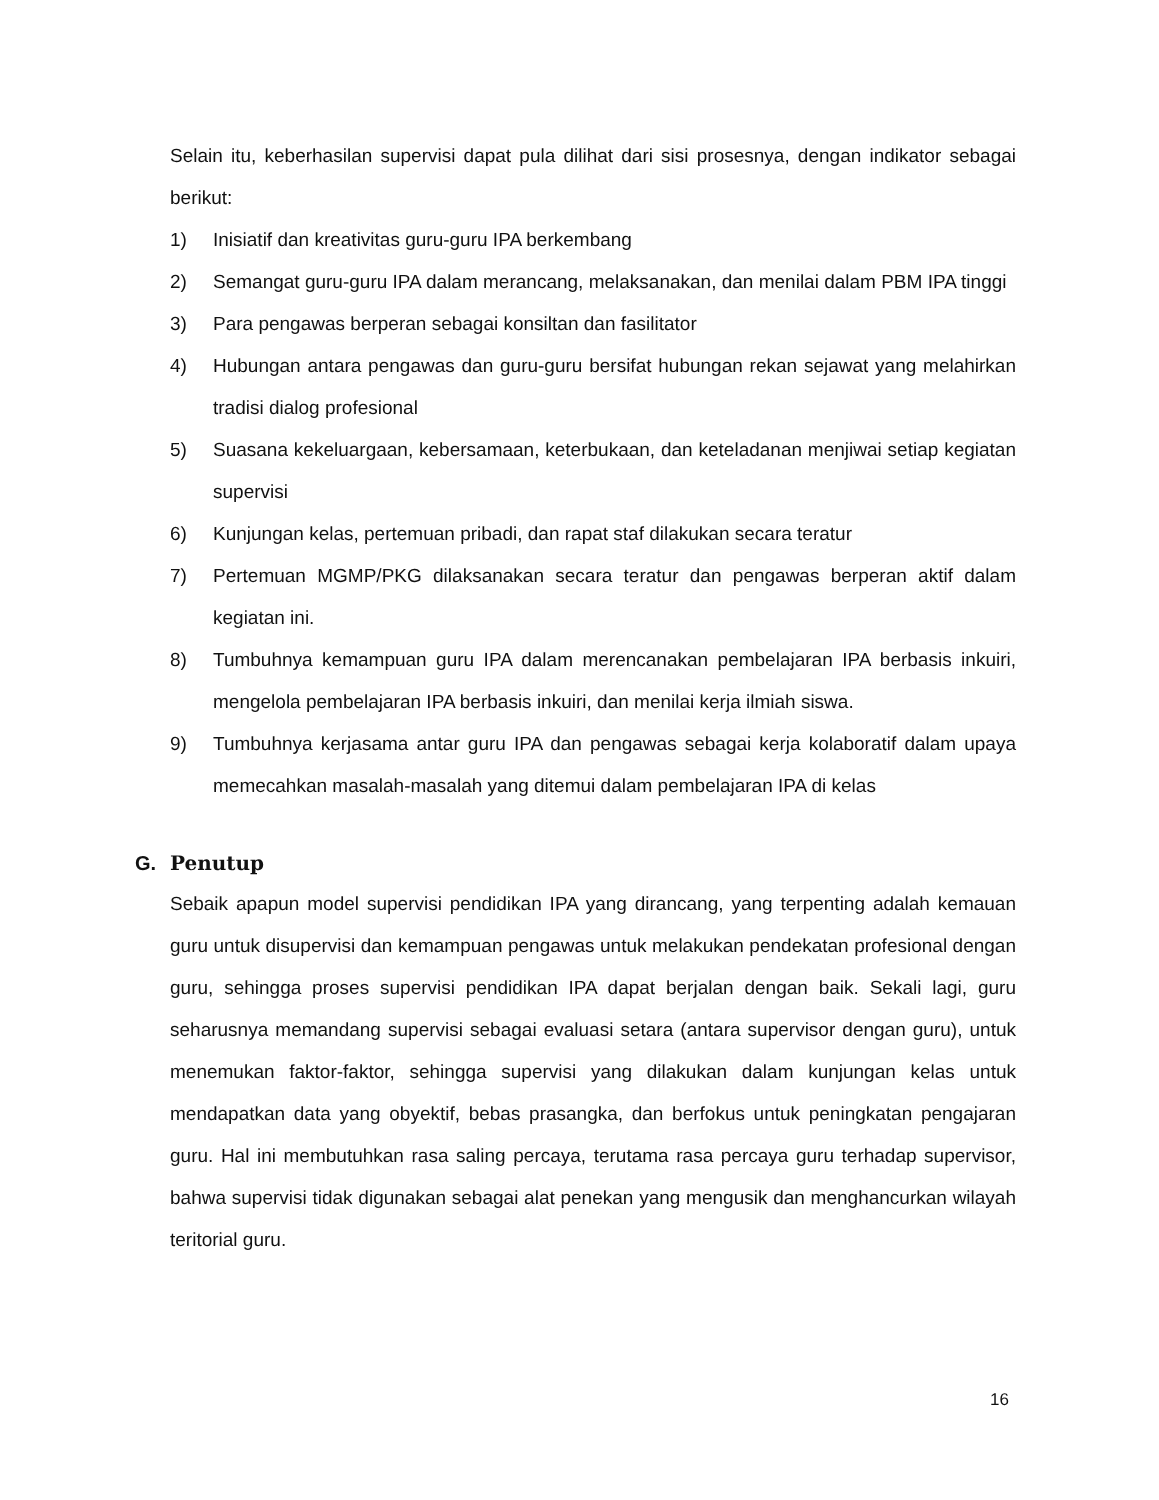Selain itu, keberhasilan supervisi dapat pula dilihat dari sisi prosesnya, dengan indikator sebagai berikut:
1) Inisiatif dan kreativitas guru-guru IPA berkembang
2) Semangat guru-guru IPA dalam merancang, melaksanakan, dan menilai dalam PBM IPA tinggi
3) Para pengawas berperan sebagai konsiltan dan fasilitator
4) Hubungan antara pengawas dan guru-guru bersifat hubungan rekan sejawat yang melahirkan tradisi dialog profesional
5) Suasana kekeluargaan, kebersamaan, keterbukaan, dan keteladanan menjiwai setiap kegiatan supervisi
6) Kunjungan kelas, pertemuan pribadi, dan rapat staf dilakukan secara teratur
7) Pertemuan MGMP/PKG dilaksanakan secara teratur dan pengawas berperan aktif dalam kegiatan ini.
8) Tumbuhnya kemampuan guru IPA dalam merencanakan pembelajaran IPA berbasis inkuiri, mengelola pembelajaran IPA berbasis inkuiri, dan menilai kerja ilmiah siswa.
9) Tumbuhnya kerjasama antar guru IPA dan pengawas sebagai kerja kolaboratif dalam upaya memecahkan masalah-masalah yang ditemui dalam pembelajaran IPA di kelas
G. Penutup
Sebaik apapun model supervisi pendidikan IPA yang dirancang, yang terpenting adalah kemauan guru untuk disupervisi dan kemampuan pengawas untuk melakukan pendekatan profesional dengan guru, sehingga proses supervisi pendidikan IPA dapat berjalan dengan baik. Sekali lagi, guru seharusnya memandang supervisi sebagai evaluasi setara (antara supervisor dengan guru), untuk menemukan faktor-faktor, sehingga supervisi yang dilakukan dalam kunjungan kelas untuk mendapatkan data yang obyektif, bebas prasangka, dan berfokus untuk peningkatan pengajaran guru. Hal ini membutuhkan rasa saling percaya, terutama rasa percaya guru terhadap supervisor, bahwa supervisi tidak digunakan sebagai alat penekan yang mengusik dan menghancurkan wilayah teritorial guru.
16